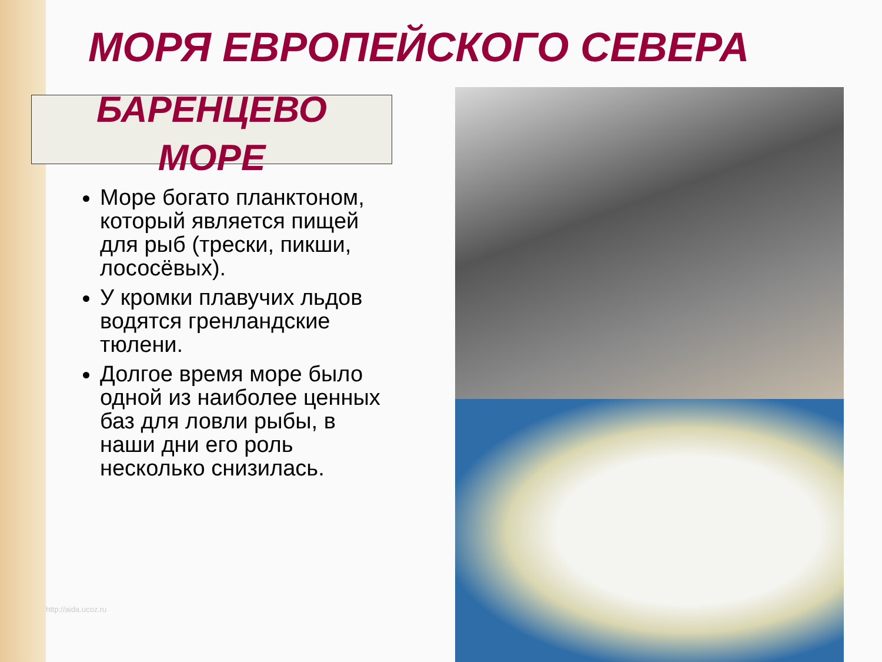МОРЯ ЕВРОПЕЙСКОГО СЕВЕРА
БАРЕНЦЕВО МОРЕ
Море богато планктоном, который является пищей для рыб (трески, пикши, лососёвых).
У кромки плавучих льдов водятся гренландские тюлени.
Долгое время море было одной из наиболее ценных баз для ловли рыбы, в наши дни его роль несколько снизилась.
http://aida.ucoz.ru